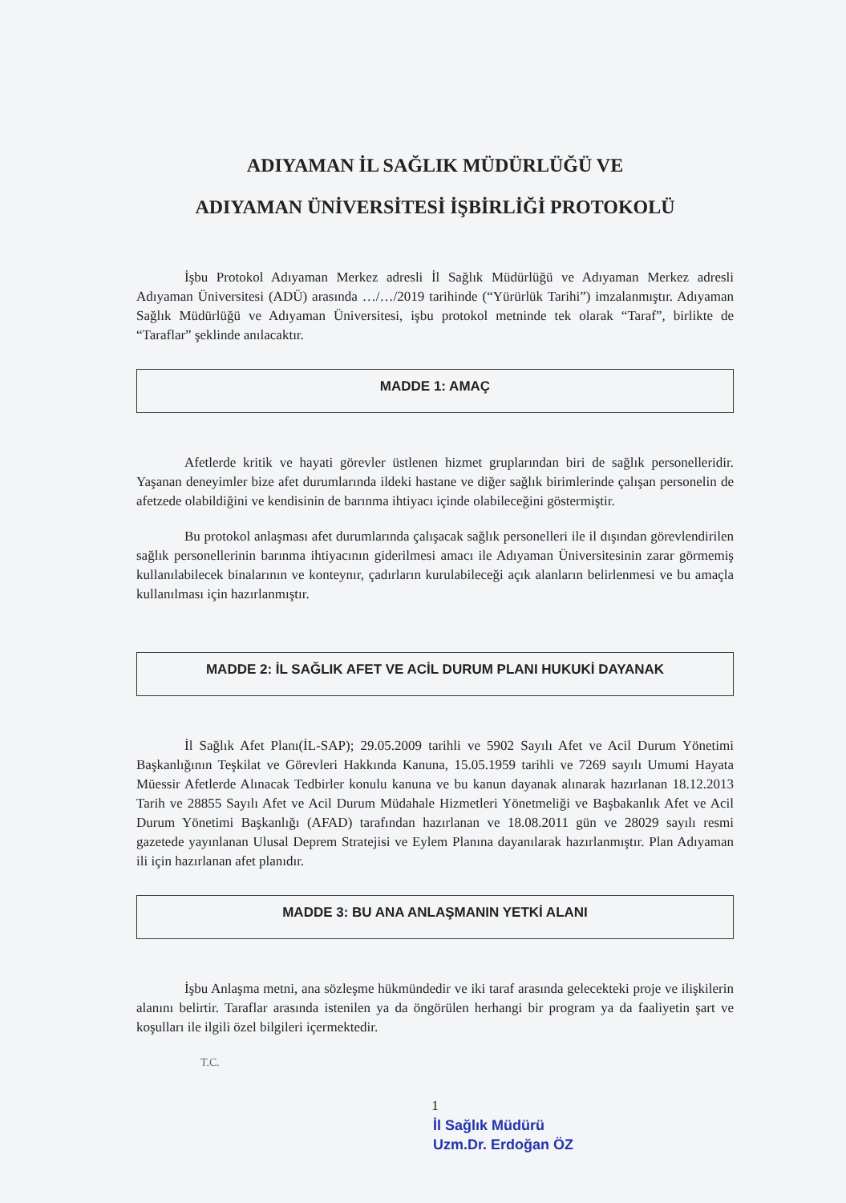ADIYAMAN İL SAĞLIK MÜDÜRLÜĞÜ VE
ADIYAMAN ÜNİVERSİTESİ İŞBİRLİĞİ PROTOKOLÜ
İşbu Protokol Adıyaman Merkez adresli İl Sağlık Müdürlüğü ve Adıyaman Merkez adresli Adıyaman Üniversitesi (ADÜ) arasında …/…/2019 tarihinde (“Yürürlük Tarihi”) imzalanmıştır. Adıyaman Sağlık Müdürlüğü ve Adıyaman Üniversitesi, işbu protokol metninde tek olarak “Taraf”, birlikte de “Taraflar” şeklinde anılacaktır.
MADDE 1: AMAÇ
Afetlerde kritik ve hayati görevler üstlenen hizmet gruplarından biri de sağlık personelleridir. Yaşanan deneyimler bize afet durumlarında ildeki hastane ve diğer sağlık birimlerinde çalışan personelin de afetzede olabildiğini ve kendisinin de barınma ihtiyacı içinde olabileceğini göstermiştir.
Bu protokol anlaşması afet durumlarında çalışacak sağlık personelleri ile il dışından görevlendirilen sağlık personellerinin barınma ihtiyacının giderilmesi amacı ile Adıyaman Üniversitesinin zarar görmemiş kullanılabilecek binalarının ve konteynır, çadırların kurulabileceği açık alanların belirlenmesi ve bu amaçla kullanılması için hazırlanmıştır.
MADDE 2: İL SAĞLIK AFET VE ACİL DURUM PLANI HUKUKİ DAYANAK
İl Sağlık Afet Planı(İL-SAP); 29.05.2009 tarihli ve 5902 Sayılı Afet ve Acil Durum Yönetimi Başkanlığının Teşkilat ve Görevleri Hakkında Kanuna, 15.05.1959 tarihli ve 7269 sayılı Umumi Hayata Müessir Afetlerde Alınacak Tedbirler konulu kanuna ve bu kanun dayanak alınarak hazırlanan 18.12.2013 Tarih ve 28855 Sayılı Afet ve Acil Durum Müdahale Hizmetleri Yönetmeliği ve Başbakanlık Afet ve Acil Durum Yönetimi Başkanlığı (AFAD) tarafından hazırlanan ve 18.08.2011 gün ve 28029 sayılı resmi gazetede yayınlanan Ulusal Deprem Stratejisi ve Eylem Planına dayanılarak hazırlanmıştır. Plan Adıyaman ili için hazırlanan afet planıdır.
MADDE 3: BU ANA ANLAŞMANIN YETKİ ALANI
İşbu Anlaşma metni, ana sözleşme hükmündedir ve iki taraf arasında gelecekteki proje ve ilişkilerin alanını belirtir. Taraflar arasında istenilen ya da öngörülen herhangi bir program ya da faaliyetin şart ve koşulları ile ilgili özel bilgileri içermektedir.
T.C.
1
İl Sağlık Müdürü
Uzm.Dr. Erdoğan ÖZ